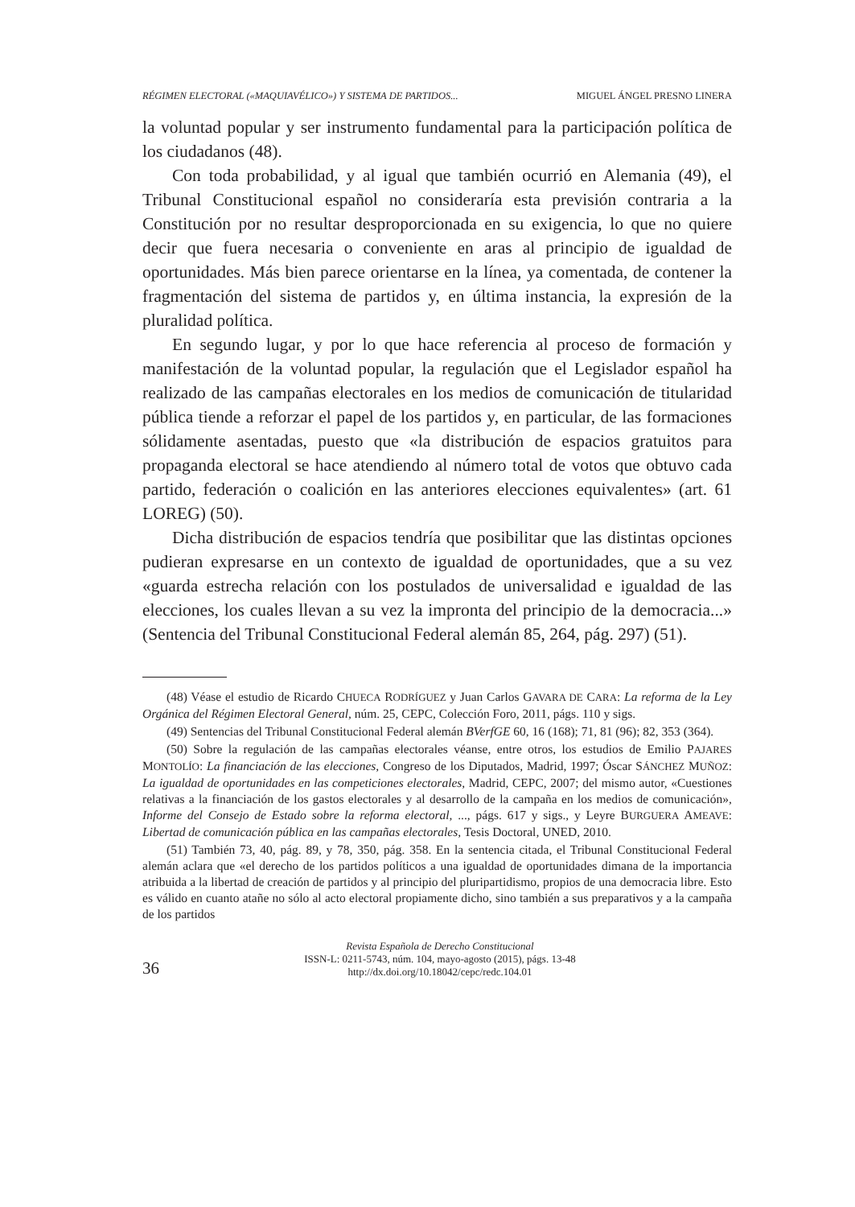RÉGIMEN ELECTORAL («MAQUIAVÉLICO») Y SISTEMA DE PARTIDOS... MIGUEL ÁNGEL PRESNO LINERA
la voluntad popular y ser instrumento fundamental para la participación política de los ciudadanos (48).
Con toda probabilidad, y al igual que también ocurrió en Alemania (49), el Tribunal Constitucional español no consideraría esta previsión contraria a la Constitución por no resultar desproporcionada en su exigencia, lo que no quiere decir que fuera necesaria o conveniente en aras al principio de igualdad de oportunidades. Más bien parece orientarse en la línea, ya comentada, de contener la fragmentación del sistema de partidos y, en última instancia, la expresión de la pluralidad política.
En segundo lugar, y por lo que hace referencia al proceso de formación y manifestación de la voluntad popular, la regulación que el Legislador español ha realizado de las campañas electorales en los medios de comunicación de titularidad pública tiende a reforzar el papel de los partidos y, en particular, de las formaciones sólidamente asentadas, puesto que «la distribución de espacios gratuitos para propaganda electoral se hace atendiendo al número total de votos que obtuvo cada partido, federación o coalición en las anteriores elecciones equivalentes» (art. 61 LOREG) (50).
Dicha distribución de espacios tendría que posibilitar que las distintas opciones pudieran expresarse en un contexto de igualdad de oportunidades, que a su vez «guarda estrecha relación con los postulados de universalidad e igualdad de las elecciones, los cuales llevan a su vez la impronta del principio de la democracia...» (Sentencia del Tribunal Constitucional Federal alemán 85, 264, pág. 297) (51).
(48) Véase el estudio de Ricardo CHUECA RODRÍGUEZ y Juan Carlos GAVARA DE CARA: La reforma de la Ley Orgánica del Régimen Electoral General, núm. 25, CEPC, Colección Foro, 2011, págs. 110 y sigs.
(49) Sentencias del Tribunal Constitucional Federal alemán BVerfGE 60, 16 (168); 71, 81 (96); 82, 353 (364).
(50) Sobre la regulación de las campañas electorales véanse, entre otros, los estudios de Emilio PAJARES MONTOLÍO: La financiación de las elecciones, Congreso de los Diputados, Madrid, 1997; Óscar SÁNCHEZ MUÑOZ: La igualdad de oportunidades en las competiciones electorales, Madrid, CEPC, 2007; del mismo autor, «Cuestiones relativas a la financiación de los gastos electorales y al desarrollo de la campaña en los medios de comunicación», Informe del Consejo de Estado sobre la reforma electoral, ..., págs. 617 y sigs., y Leyre BURGUERA AMEAVE: Libertad de comunicación pública en las campañas electorales, Tesis Doctoral, UNED, 2010.
(51) También 73, 40, pág. 89, y 78, 350, pág. 358. En la sentencia citada, el Tribunal Constitucional Federal alemán aclara que «el derecho de los partidos políticos a una igualdad de oportunidades dimana de la importancia atribuida a la libertad de creación de partidos y al principio del pluripartidismo, propios de una democracia libre. Esto es válido en cuanto atañe no sólo al acto electoral propiamente dicho, sino también a sus preparativos y a la campaña de los partidos
36
Revista Española de Derecho Constitucional
ISSN-L: 0211-5743, núm. 104, mayo-agosto (2015), págs. 13-48
http://dx.doi.org/10.18042/cepc/redc.104.01